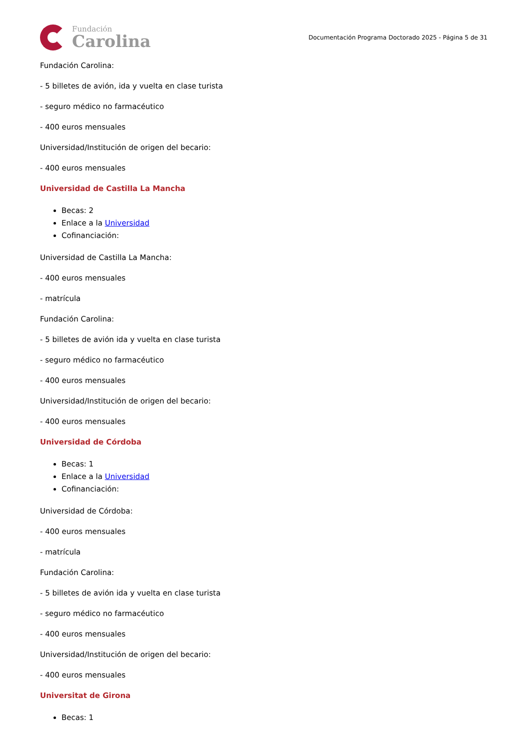Fundación
Carolina
Documentación Programa Doctorado 2025 - Página 5 de 31
Fundación Carolina:
- 5 billetes de avión, ida y vuelta en clase turista
- seguro médico no farmacéutico
- 400 euros mensuales
Universidad/Institución de origen del becario:
- 400 euros mensuales
Universidad de Castilla La Mancha
Becas: 2
Enlace a la Universidad
Cofinanciación:
Universidad de Castilla La Mancha:
- 400 euros mensuales
- matrícula
Fundación Carolina:
- 5 billetes de avión ida y vuelta en clase turista
- seguro médico no farmacéutico
- 400 euros mensuales
Universidad/Institución de origen del becario:
- 400 euros mensuales
Universidad de Córdoba
Becas: 1
Enlace a la Universidad
Cofinanciación:
Universidad de Córdoba:
- 400 euros mensuales
- matrícula
Fundación Carolina:
- 5 billetes de avión ida y vuelta en clase turista
- seguro médico no farmacéutico
- 400 euros mensuales
Universidad/Institución de origen del becario:
- 400 euros mensuales
Universitat de Girona
Becas: 1